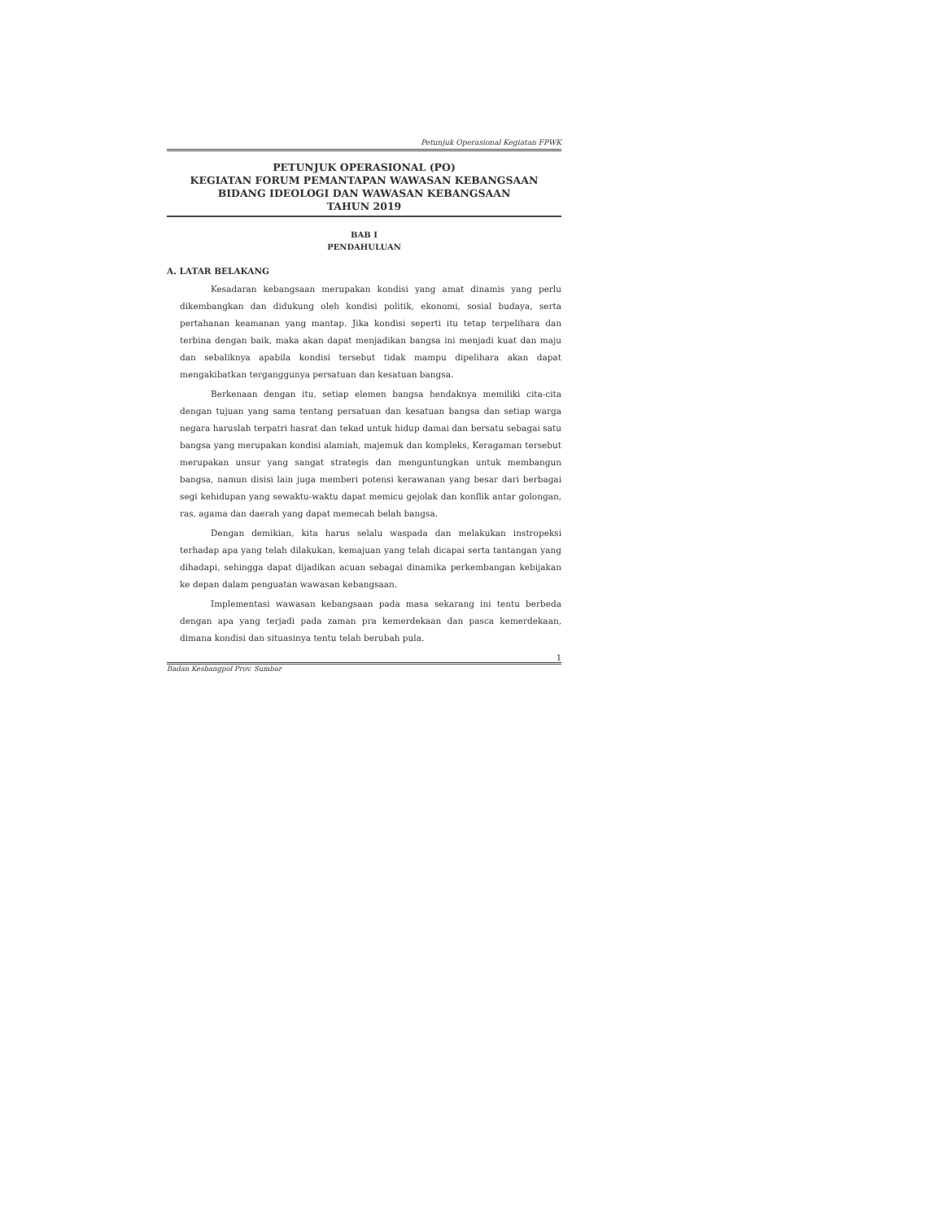Petunjuk Operasional Kegiatan FPWK
PETUNJUK OPERASIONAL (PO)
KEGIATAN FORUM PEMANTAPAN WAWASAN KEBANGSAAN
BIDANG IDEOLOGI DAN WAWASAN KEBANGSAAN
TAHUN 2019
BAB I
PENDAHULUAN
A. LATAR BELAKANG
Kesadaran kebangsaan merupakan kondisi yang amat dinamis yang perlu dikembangkan dan didukung oleh kondisi politik, ekonomi, sosial budaya, serta pertahanan keamanan yang mantap. Jika kondisi seperti itu tetap terpelihara dan terbina dengan baik, maka akan dapat menjadikan bangsa ini menjadi kuat dan maju dan sebaliknya apabila kondisi tersebut tidak mampu dipelihara akan dapat mengakibatkan terganggunya persatuan dan kesatuan bangsa.
Berkenaan dengan itu, setiap elemen bangsa hendaknya memiliki cita-cita dengan tujuan yang sama tentang persatuan dan kesatuan bangsa dan setiap warga negara haruslah terpatri hasrat dan tekad untuk hidup damai dan bersatu sebagai satu bangsa yang merupakan kondisi alamiah, majemuk dan kompleks, Keragaman tersebut merupakan unsur yang sangat strategis dan menguntungkan untuk membangun bangsa, namun disisi lain juga memberi potensi kerawanan yang besar dari berbagai segi kehidupan yang sewaktu-waktu dapat memicu gejolak dan konflik antar golongan, ras, agama dan daerah yang dapat memecah belah bangsa.
Dengan demikian, kita harus selalu waspada dan melakukan instropeksi terhadap apa yang telah dilakukan, kemajuan yang telah dicapai serta tantangan yang dihadapi, sehingga dapat dijadikan acuan sebagai dinamika perkembangan kebijakan ke depan dalam penguatan wawasan kebangsaan.
Implementasi wawasan kebangsaan pada masa sekarang ini tentu berbeda dengan apa yang terjadi pada zaman pra kemerdekaan dan pasca kemerdekaan, dimana kondisi dan situasinya tentu telah berubah pula.
1
Badan Kesbangpol Prov. Sumbar